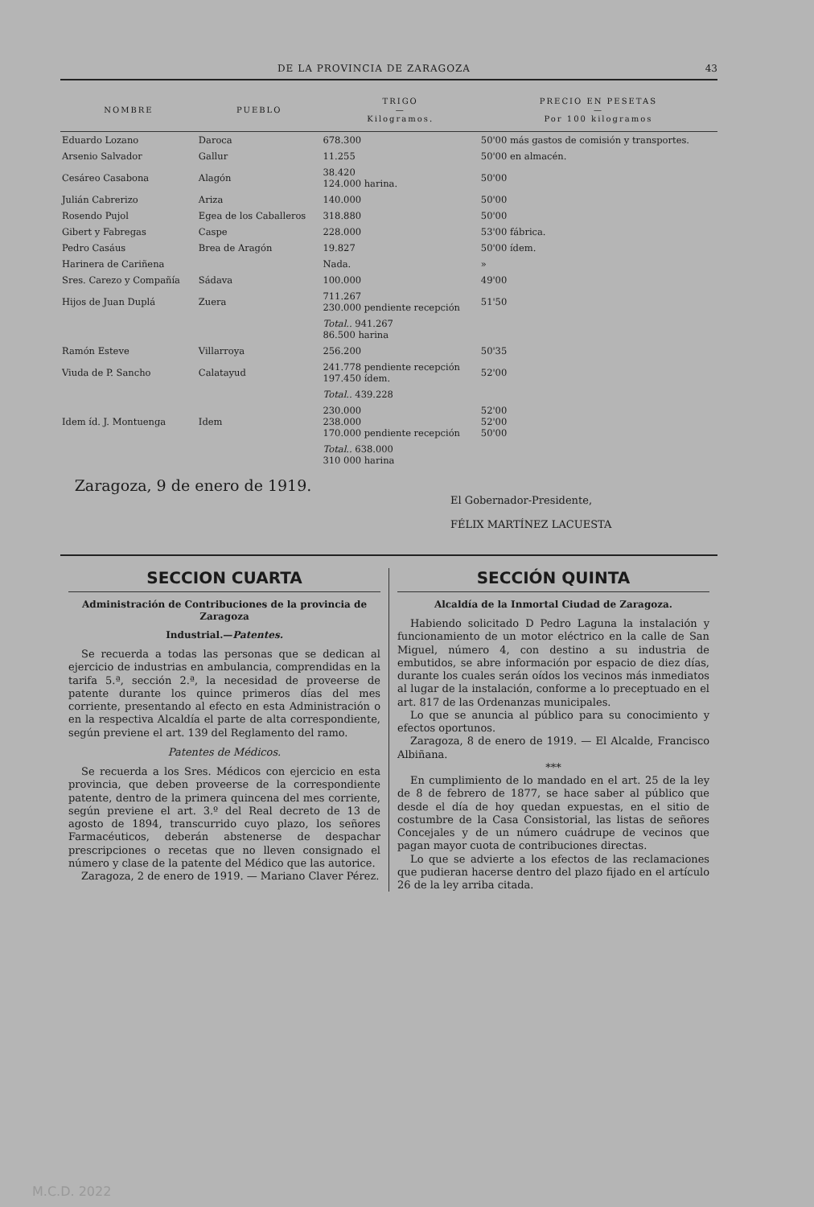DE LA PROVINCIA DE ZARAGOZA 43
| NOMBRE | PUEBLO | TRIGO — Kilogramos. | PRECIO EN PESETAS — Por 100 kilogramos |
| --- | --- | --- | --- |
| Eduardo Lozano | Daroca | 678.300 | 50'00 más gastos de comisión y transportes. |
| Arsenio Salvador | Gallur | 11.255 | 50'00 en almacén. |
| Cesáreo Casabona | Alagón | 38.420 124.000 harina. | 50'00 |
| Julián Cabrerizo | Ariza | 140.000 | 50'00 |
| Rosendo Pujol | Egea de los Caballeros | 318.880 | 50'00 |
| Gibert y Fabregas | Caspe | 228.000 | 53'00 fábrica. |
| Pedro Casáus | Brea de Aragón | 19.827 | 50'00 ídem. |
| Harinera de Cariñena | | Nada. | » |
| Sres. Carezo y Compañía | Sádava | 100.000 | 49'00 |
| Hijos de Juan Duplá | Zuera | 711.267 230.000 pendiente recepción | 51'50 |
| | | Total.. 941.267 86.500 harina | |
| Ramón Esteve | Villarroya | 256.200 | 50'35 |
| Viuda de P. Sancho | Calatayud | 241.778 pendiente recepción 197.450 ídem. | 52'00 |
| | | Total.. 439.228 | |
| Idem íd. J. Montuenga | Idem | 230.000 238.000 170.000 pendiente recepción | 52'00 52'00 50'00 |
| | | Total.. 638.000 310 000 harina | |
Zaragoza, 9 de enero de 1919.
El Gobernador-Presidente,
FÉLIX MARTÍNEZ LACUESTA
SECCION CUARTA
Administración de Contribuciones de la provincia de Zaragoza
Industrial.—Patentes.
Se recuerda a todas las personas que se dedican al ejercicio de industrias en ambulancia, comprendidas en la tarifa 5.ª, sección 2.ª, la necesidad de proveerse de patente durante los quince primeros días del mes corriente, presentando al efecto en esta Administración o en la respectiva Alcaldía el parte de alta correspondiente, según previene el art. 139 del Reglamento del ramo.
Patentes de Médicos.
Se recuerda a los Sres. Médicos con ejercicio en esta provincia, que deben proveerse de la correspondiente patente, dentro de la primera quincena del mes corriente, según previene el art. 3.º del Real decreto de 13 de agosto de 1894, transcurrido cuyo plazo, los señores Farmacéuticos, deberán abstenerse de despachar prescripciones o recetas que no lleven consignado el número y clase de la patente del Médico que las autorice.
Zaragoza, 2 de enero de 1919. — Mariano Claver Pérez.
SECCIÓN QUINTA
Alcaldía de la Inmortal Ciudad de Zaragoza.
Habiendo solicitado D Pedro Laguna la instalación y funcionamiento de un motor eléctrico en la calle de San Miguel, número 4, con destino a su industria de embutidos, se abre información por espacio de diez días, durante los cuales serán oídos los vecinos más inmediatos al lugar de la instalación, conforme a lo preceptuado en el art. 817 de las Ordenanzas municipales.
Lo que se anuncia al público para su conocimiento y efectos oportunos.
Zaragoza, 8 de enero de 1919. — El Alcalde, Francisco Albiñana.
***
En cumplimiento de lo mandado en el art. 25 de la ley de 8 de febrero de 1877, se hace saber al público que desde el día de hoy quedan expuestas, en el sitio de costumbre de la Casa Consistorial, las listas de señores Concejales y de un número cuádrupe de vecinos que pagan mayor cuota de contribuciones directas.
Lo que se advierte a los efectos de las reclamaciones que pudieran hacerse dentro del plazo fijado en el artículo 26 de la ley arriba citada.
M.C.D. 2022